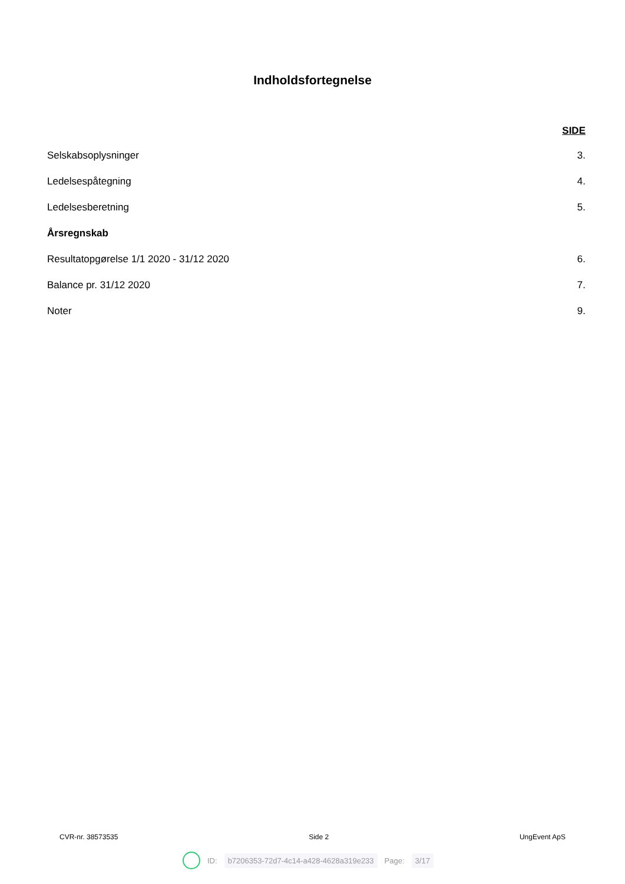Indholdsfortegnelse
SIDE
Selskabsoplysninger 3.
Ledelsespåtegning 4.
Ledelsesberetning 5.
Årsregnskab
Resultatopgørelse 1/1 2020 - 31/12 2020 6.
Balance pr. 31/12 2020 7.
Noter 9.
CVR-nr. 38573535 Side 2 UngEvent ApS
ID: b7206353-72d7-4c14-a428-4628a319e233 Page: 3/17